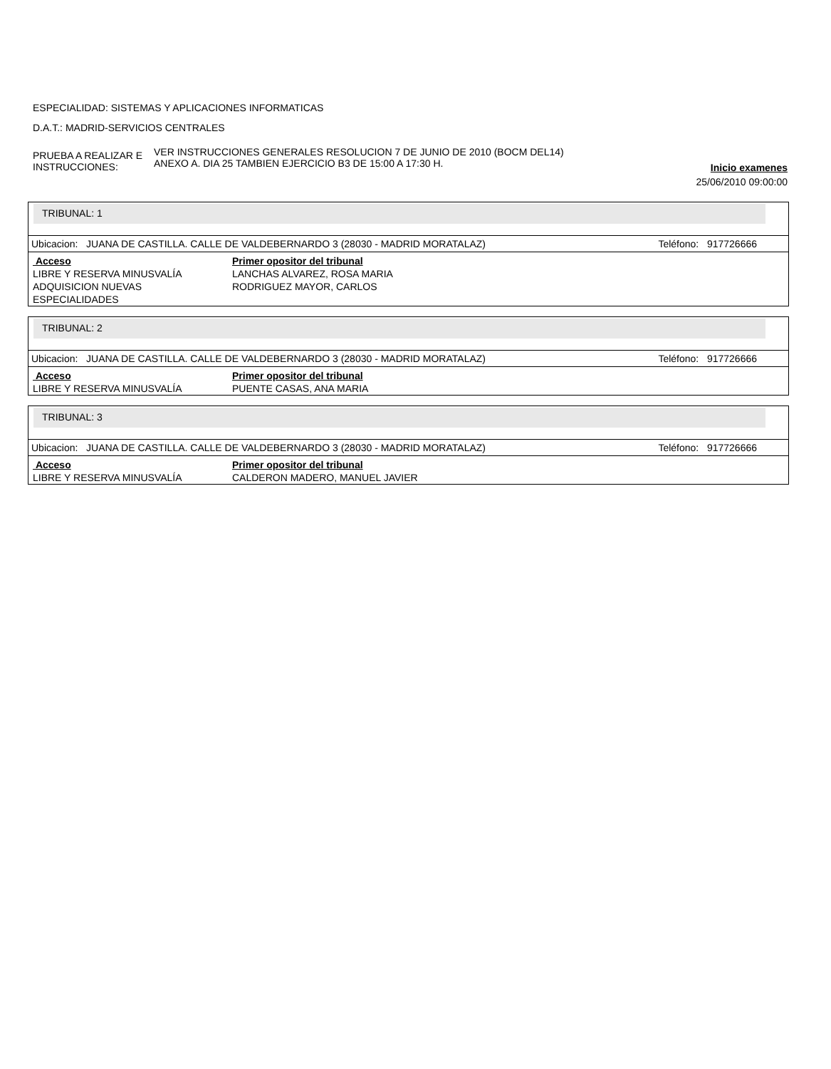ESPECIALIDAD: SISTEMAS Y APLICACIONES INFORMATICAS
D.A.T.: MADRID-SERVICIOS CENTRALES
PRUEBA A REALIZAR E INSTRUCCIONES:
VER INSTRUCCIONES GENERALES RESOLUCION 7 DE JUNIO DE 2010 (BOCM DEL14)
ANEXO A. DIA 25 TAMBIEN EJERCICIO B3 DE 15:00 A 17:30 H.
Inicio examenes
25/06/2010 09:00:00
TRIBUNAL: 1
Ubicacion: JUANA DE CASTILLA. CALLE DE VALDEBERNARDO 3 (28030 - MADRID MORATALAZ) Teléfono: 917726666
| Acceso | Primer opositor del tribunal |
| --- | --- |
| LIBRE Y RESERVA MINUSVALÍA | LANCHAS ALVAREZ, ROSA MARIA |
| ADQUISICION NUEVAS ESPECIALIDADES | RODRIGUEZ MAYOR, CARLOS |
TRIBUNAL: 2
Ubicacion: JUANA DE CASTILLA. CALLE DE VALDEBERNARDO 3 (28030 - MADRID MORATALAZ) Teléfono: 917726666
| Acceso | Primer opositor del tribunal |
| --- | --- |
| LIBRE Y RESERVA MINUSVALÍA | PUENTE CASAS, ANA MARIA |
TRIBUNAL: 3
Ubicacion: JUANA DE CASTILLA. CALLE DE VALDEBERNARDO 3 (28030 - MADRID MORATALAZ) Teléfono: 917726666
| Acceso | Primer opositor del tribunal |
| --- | --- |
| LIBRE Y RESERVA MINUSVALÍA | CALDERON MADERO, MANUEL JAVIER |